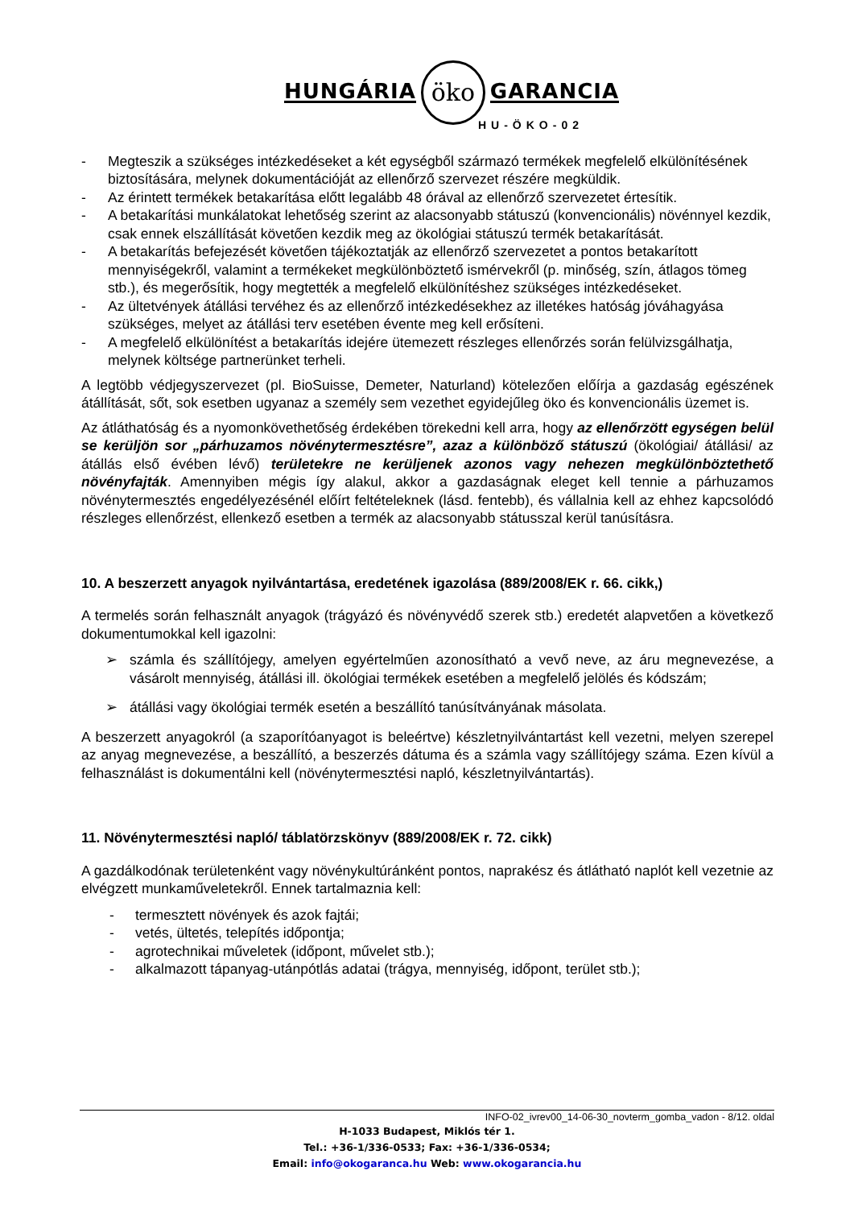HUNGÁRIA
öko
GARANCIA
HU-ÖKO-02
- Megteszik a szükséges intézkedéseket a két egységből származó termékek megfelelő elkülönítésének biztosítására, melynek dokumentációját az ellenőrző szervezet részére megküldik.
- Az érintett termékek betakarítása előtt legalább 48 órával az ellenőrző szervezetet értesítik.
- A betakarítási munkálatokat lehetőség szerint az alacsonyabb státuszú (konvencionális) növénnyel kezdik, csak ennek elszállítását követően kezdik meg az ökológiai státuszú termék betakarítását.
- A betakarítás befejezését követően tájékoztatják az ellenőrző szervezetet a pontos betakarított mennyiségekről, valamint a termékeket megkülönböztető ismérvekről (p. minőség, szín, átlagos tömeg stb.), és megerősítik, hogy megtették a megfelelő elkülönítéshez szükséges intézkedéseket.
- Az ültetvények átállási tervéhez és az ellenőrző intézkedésekhez az illetékes hatóság jóváhagyása szükséges, melyet az átállási terv esetében évente meg kell erősíteni.
- A megfelelő elkülönítést a betakarítás idejére ütemezett részleges ellenőrzés során felülvizsgálhatja, melynek költsége partnerünket terheli.
A legtöbb védjegyszervezet (pl. BioSuisse, Demeter, Naturland) kötelezően előírja a gazdaság egészének átállítását, sőt, sok esetben ugyanaz a személy sem vezethet egyidejűleg öko és konvencionális üzemet is.
Az átláthatóság és a nyomonkövethetőség érdekében törekedni kell arra, hogy az ellenőrzött egységen belül se kerüljön sor „párhuzamos növénytermesztésre”, azaz a különböző státuszú (ökológiai/ átállási/ az átállás első évében lévő) területekre ne kerüljenek azonos vagy nehezen megkülönböztethető növényfajták. Amennyiben mégis így alakul, akkor a gazdaságnak eleget kell tennie a párhuzamos növénytermesztés engedélyezésénél előírt feltételeknek (lásd. fentebb), és vállalnia kell az ehhez kapcsolódó részleges ellenőrzést, ellenkező esetben a termék az alacsonyabb státusszal kerül tanúsításra.
10. A beszerzett anyagok nyilvántartása, eredetének igazolása (889/2008/EK r. 66. cikk,)
A termelés során felhasznált anyagok (trágyázó és növényvédő szerek stb.) eredetét alapvetően a következő dokumentumokkal kell igazolni:
➢ számla és szállítójegy, amelyen egyértelműen azonosítható a vevő neve, az áru megnevezése, a vásárolt mennyiség, átállási ill. ökológiai termékek esetében a megfelelő jelölés és kódszám;
➢ átállási vagy ökológiai termék esetén a beszállító tanúsítványának másolata.
A beszerzett anyagokról (a szaporítóanyagot is beleértve) készletnyilvántartást kell vezetni, melyen szerepel az anyag megnevezése, a beszállító, a beszerzés dátuma és a számla vagy szállítójegy száma. Ezen kívül a felhasználást is dokumentálni kell (növénytermesztési napló, készletnyilvántartás).
11. Növénytermesztési napló/ táblatörzskönyv (889/2008/EK r. 72. cikk)
A gazdálkodónak területenként vagy növénykultúránként pontos, naprakész és átlátható naplót kell vezetnie az elvégzett munkaműveletekről. Ennek tartalmaznia kell:
- termesztett növények és azok fajtái;
- vetés, ültetés, telepítés időpontja;
- agrotechnikai műveletek (időpont, művelet stb.);
- alkalmazott tápanyag-utánpótlás adatai (trágya, mennyiség, időpont, terület stb.);
INFO-02_ivrev00_14-06-30_novterm_gomba_vadon - 8/12. oldal
H-1033 Budapest, Miklós tér 1.
Tel.: +36-1/336-0533; Fax: +36-1/336-0534;
Email: info@okogaranca.hu Web: www.okogarancia.hu